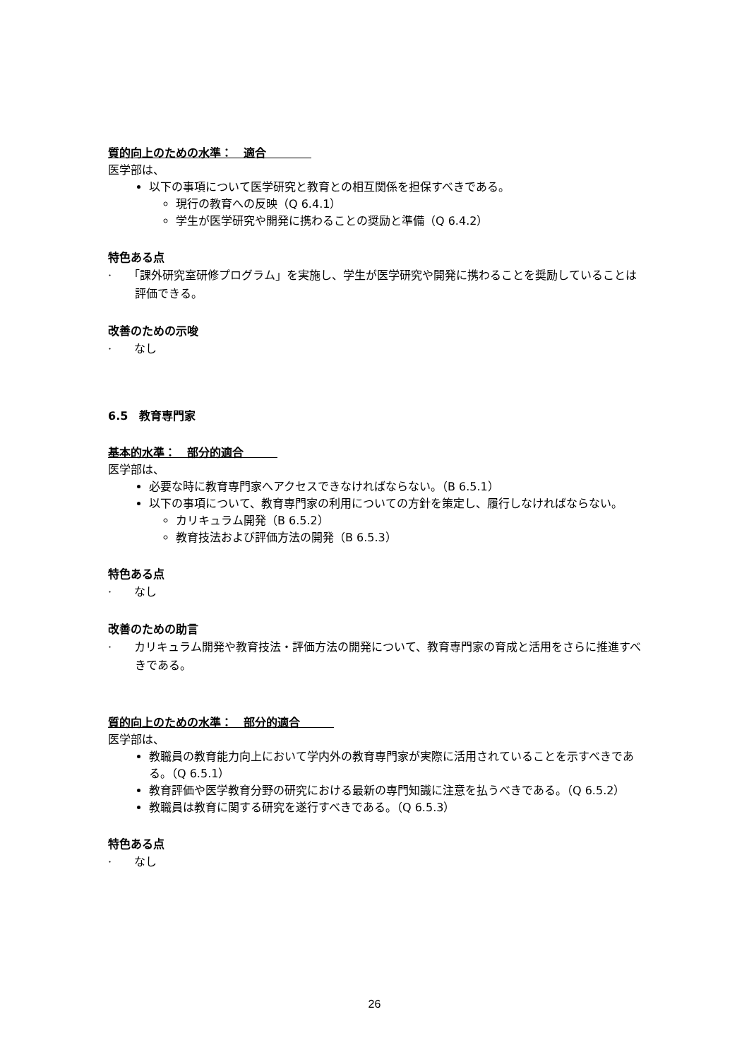質的向上のための水準：　適合　　　　
医学部は、
以下の事項について医学研究と教育との相互関係を担保すべきである。
現行の教育への反映（Q 6.4.1）
学生が医学研究や開発に携わることの奨励と準備（Q 6.4.2）
特色ある点
·　　「課外研究室研修プログラム」を実施し、学生が医学研究や開発に携わることを奨励していることは評価できる。
改善のための示唆
·　　なし
6.5　教育専門家
基本的水準：　部分的適合　　　
医学部は、
必要な時に教育専門家へアクセスできなければならない。（B 6.5.1）
以下の事項について、教育専門家の利用についての方針を策定し、履行しなければならない。
カリキュラム開発（B 6.5.2）
教育技法および評価方法の開発（B 6.5.3）
特色ある点
·　　なし
改善のための助言
·　　カリキュラム開発や教育技法・評価方法の開発について、教育専門家の育成と活用をさらに推進すべきである。
質的向上のための水準：　部分的適合　　　
医学部は、
教職員の教育能力向上において学内外の教育専門家が実際に活用されていることを示すべきである。（Q 6.5.1）
教育評価や医学教育分野の研究における最新の専門知識に注意を払うべきである。（Q 6.5.2）
教職員は教育に関する研究を遂行すべきである。（Q 6.5.3）
特色ある点
·　　なし
26